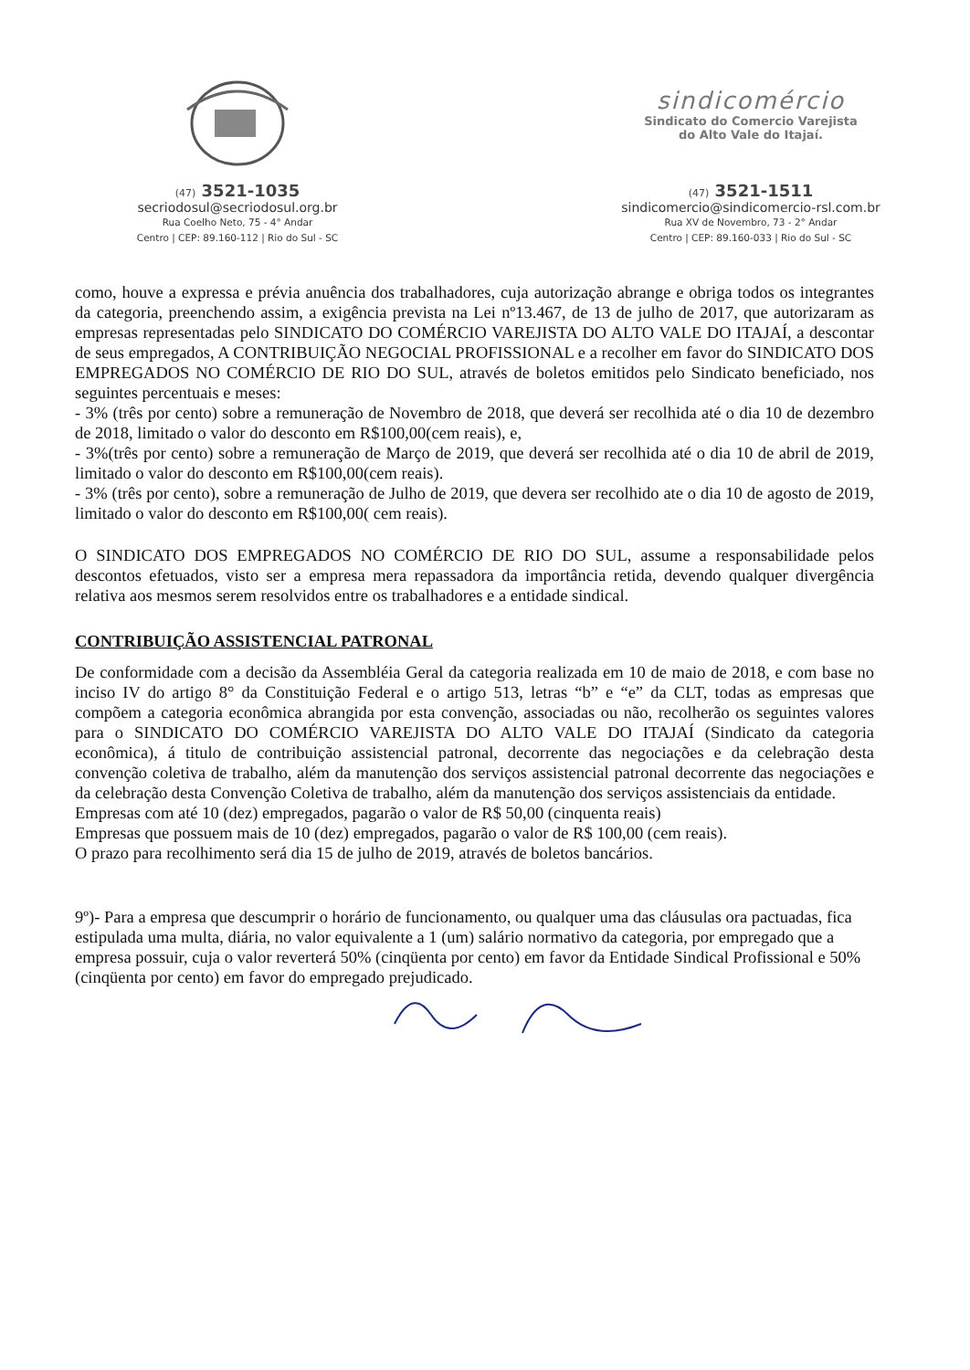(47) 3521-1035
secriodosul@secriodosul.org.br
Rua Coelho Neto, 75 - 4° Andar
Centro | CEP: 89.160-112 | Rio do Sul - SC
sindicomércio
Sindicato do Comercio Varejista
do Alto Vale do Itajaí.
(47) 3521-1511
sindicomercio@sindicomercio-rsl.com.br
Rua XV de Novembro, 73 - 2° Andar
Centro | CEP: 89.160-033 | Rio do Sul - SC
como, houve a expressa e prévia anuência dos trabalhadores, cuja autorização abrange e obriga todos os integrantes da categoria, preenchendo assim, a exigência prevista na Lei nº13.467, de 13 de julho de 2017, que autorizaram as empresas representadas pelo SINDICATO DO COMÉRCIO VAREJISTA DO ALTO VALE DO ITAJAÍ, a descontar de seus empregados, A CONTRIBUIÇÃO NEGOCIAL PROFISSIONAL e a recolher em favor do SINDICATO DOS EMPREGADOS NO COMÉRCIO DE RIO DO SUL, através de boletos emitidos pelo Sindicato beneficiado, nos seguintes percentuais e meses:
- 3% (três por cento) sobre a remuneração de Novembro de 2018, que deverá ser recolhida até o dia 10 de dezembro de 2018, limitado o valor do desconto em R$100,00(cem reais), e,
- 3%(três por cento) sobre a remuneração de Março de 2019, que deverá ser recolhida até o dia 10 de abril de 2019, limitado o valor do desconto em R$100,00(cem reais).
- 3% (três por cento), sobre a remuneração de Julho de 2019, que devera ser recolhido ate o dia 10 de agosto de 2019, limitado o valor do desconto em R$100,00( cem reais).
O SINDICATO DOS EMPREGADOS NO COMÉRCIO DE RIO DO SUL, assume a responsabilidade pelos descontos efetuados, visto ser a empresa mera repassadora da importância retida, devendo qualquer divergência relativa aos mesmos serem resolvidos entre os trabalhadores e a entidade sindical.
CONTRIBUIÇÃO ASSISTENCIAL PATRONAL
De conformidade com a decisão da Assembléia Geral da categoria realizada em 10 de maio de 2018, e com base no inciso IV do artigo 8° da Constituição Federal e o artigo 513, letras “b” e “e” da CLT, todas as empresas que compõem a categoria econômica abrangida por esta convenção, associadas ou não, recolherão os seguintes valores para o SINDICATO DO COMÉRCIO VAREJISTA DO ALTO VALE DO ITAJAÍ (Sindicato da categoria econômica), á titulo de contribuição assistencial patronal, decorrente das negociações e da celebração desta convenção coletiva de trabalho, além da manutenção dos serviços assistencial patronal decorrente das negociações e da celebração desta Convenção Coletiva de trabalho, além da manutenção dos serviços assistenciais da entidade.
Empresas com até 10 (dez) empregados, pagarão o valor de R$ 50,00 (cinquenta reais)
Empresas que possuem mais de 10 (dez) empregados, pagarão o valor de R$ 100,00 (cem reais).
O prazo para recolhimento será dia 15 de julho de 2019, através de boletos bancários.
9º)- Para a empresa que descumprir o horário de funcionamento, ou qualquer uma das cláusulas ora pactuadas, fica estipulada uma multa, diária, no valor equivalente a 1 (um) salário normativo da categoria, por empregado que a empresa possuir, cuja o valor reverterá 50% (cinqüenta por cento) em favor da Entidade Sindical Profissional e 50% (cinqüenta por cento) em favor do empregado prejudicado.